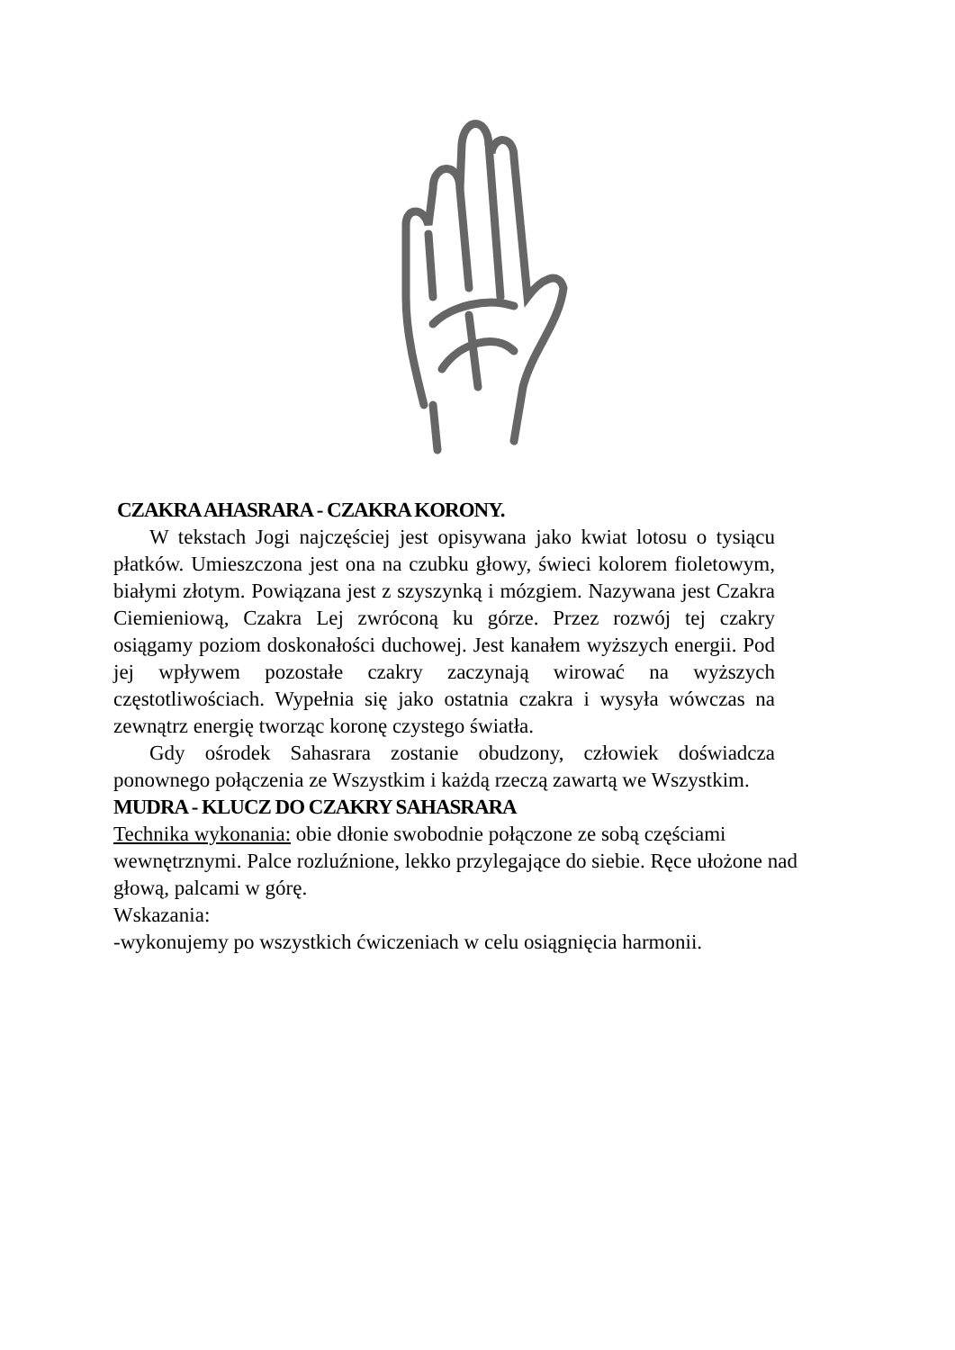CZAKRA AHASRARA - CZAKRA KORONY.
W tekstach Jogi najczęściej jest opisywana jako kwiat lotosu o tysiącu płatków. Umieszczona jest ona na czubku głowy, świeci kolorem fioletowym, białymi złotym. Powiązana jest z szyszynką i mózgiem. Nazywana jest Czakra Ciemieniową, Czakra Lej zwróconą ku górze. Przez rozwój tej czakry osiągamy poziom doskonałości duchowej. Jest kanałem wyższych energii. Pod jej wpływem pozostałe czakry zaczynają wirować na wyższych częstotliwościach. Wypełnia się jako ostatnia czakra i wysyła wówczas na zewnątrz energię tworząc koronę czystego światła.
Gdy ośrodek Sahasrara zostanie obudzony, człowiek doświadcza ponownego połączenia ze Wszystkim i każdą rzeczą zawartą we Wszystkim.
MUDRA - KLUCZ DO CZAKRY SAHASRARA
Technika wykonania: obie dłonie swobodnie połączone ze sobą częściami wewnętrznymi. Palce rozluźnione, lekko przylegające do siebie. Ręce ułożone nad głową, palcami w górę.
Wskazania:
-wykonujemy po wszystkich ćwiczeniach w celu osiągnięcia harmonii.